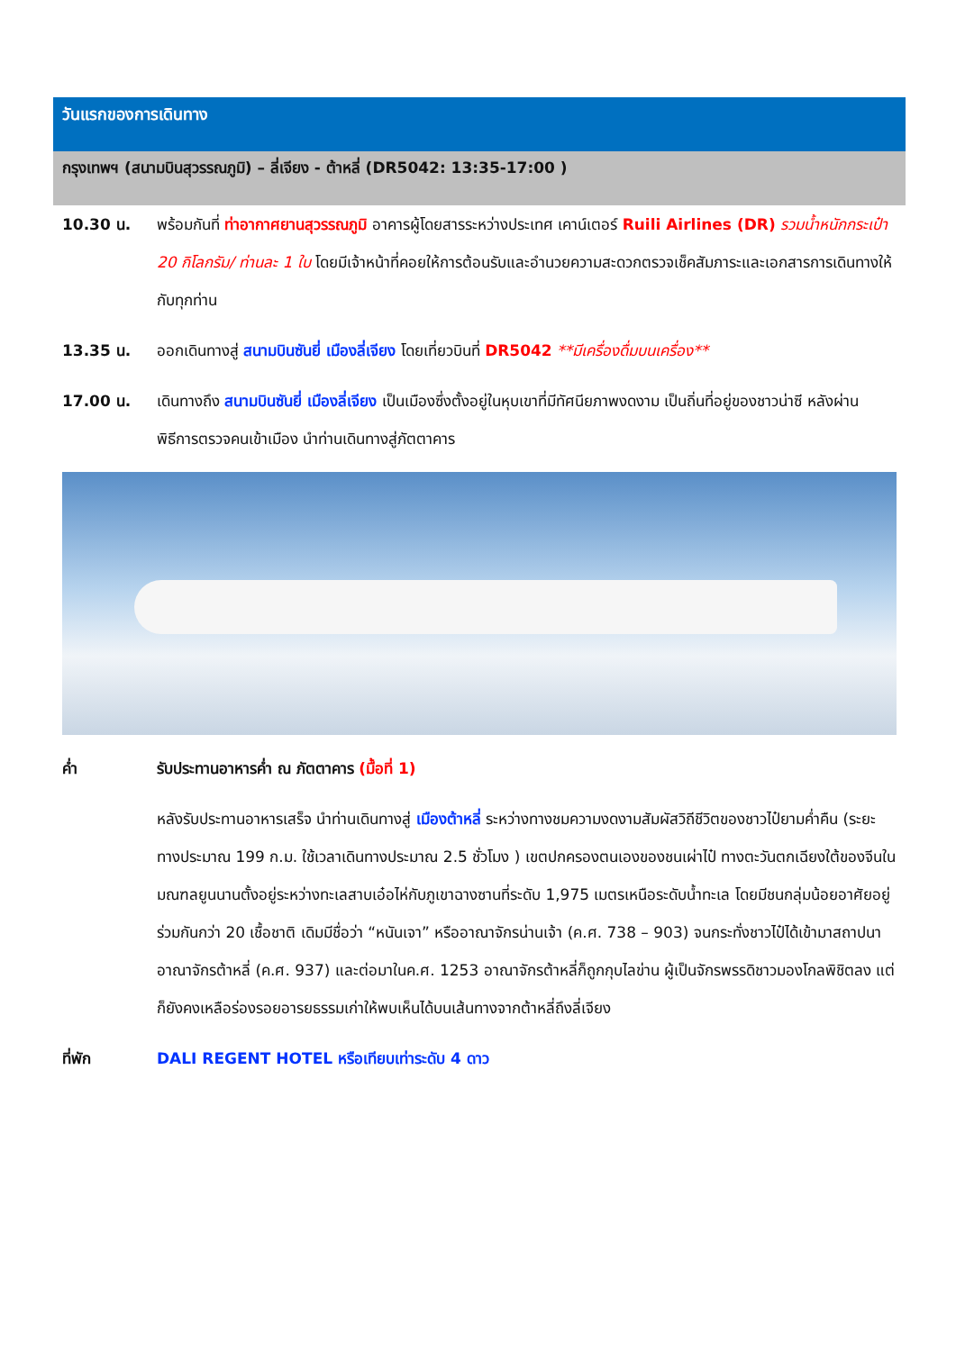วันแรกของการเดินทาง
กรุงเทพฯ (สนามบินสุวรรณภูมิ) – ลี่เจียง - ต้าหลี่ (DR5042: 13:35-17:00 )
10.30 น. พร้อมกันที่ ท่าอากาศยานสุวรรณภูมิ อาคารผู้โดยสารระหว่างประเทศ เคาน์เตอร์ Ruili Airlines (DR) รวมน้ำหนักกระเป๋า 20 กิโลกรัม/ ท่านละ 1 ใบ โดยมีเจ้าหน้าที่คอยให้การต้อนรับและอำนวยความสะดวกตรวจเช็คสัมภาระและเอกสารการเดินทางให้กับทุกท่าน
13.35 น. ออกเดินทางสู่ สนามบินซันยี่ เมืองลี่เจียง โดยเที่ยวบินที่ DR5042 **มีเครื่องดื่มบนเครื่อง**
17.00 น. เดินทางถึง สนามบินซันยี่ เมืองลี่เจียง เป็นเมืองซึ่งตั้งอยู่ในหุบเขาที่มีทัศนียภาพงดงาม เป็นถิ่นที่อยู่ของชาวน่าซี หลังผ่านพิธีการตรวจคนเข้าเมือง นำท่านเดินทางสู่ภัตตาคาร
ค่ำ รับประทานอาหารค่ำ ณ ภัตตาคาร (มื้อที่ 1)
หลังรับประทานอาหารเสร็จ นำท่านเดินทางสู่ เมืองต้าหลี่ ระหว่างทางชมความงดงามสัมผัสวิถีชีวิตของชาวไป๋ยามค่ำคืน (ระยะทางประมาณ 199 ก.ม. ใช้เวลาเดินทางประมาณ 2.5 ชั่วโมง ) เขตปกครองตนเองของชนเผ่าไป๋ ทางตะวันตกเฉียงใต้ของจีนในมณฑลยูนนานตั้งอยู่ระหว่างทะเลสาบเอ๋อไห่กับภูเขาฉางซานที่ระดับ 1,975 เมตรเหนือระดับน้ำทะเล โดยมีชนกลุ่มน้อยอาศัยอยู่ร่วมกันกว่า 20 เชื้อชาติ เดิมมีชื่อว่า “หนันเจา” หรืออาณาจักรน่านเจ้า (ค.ศ. 738 – 903) จนกระทั่งชาวไป๋ได้เข้ามาสถาปนาอาณาจักรต้าหลี่ (ค.ศ. 937) และต่อมาในค.ศ. 1253 อาณาจักรต้าหลี่ก็ถูกกุบไลข่าน ผู้เป็นจักรพรรดิชาวมองโกลพิชิตลง แต่ก็ยังคงเหลือร่องรอยอารยธรรมเก่าให้พบเห็นได้บนเส้นทางจากต้าหลี่ถึงลี่เจียง
ที่พัก DALI REGENT HOTEL หรือเทียบเท่าระดับ 4 ดาว